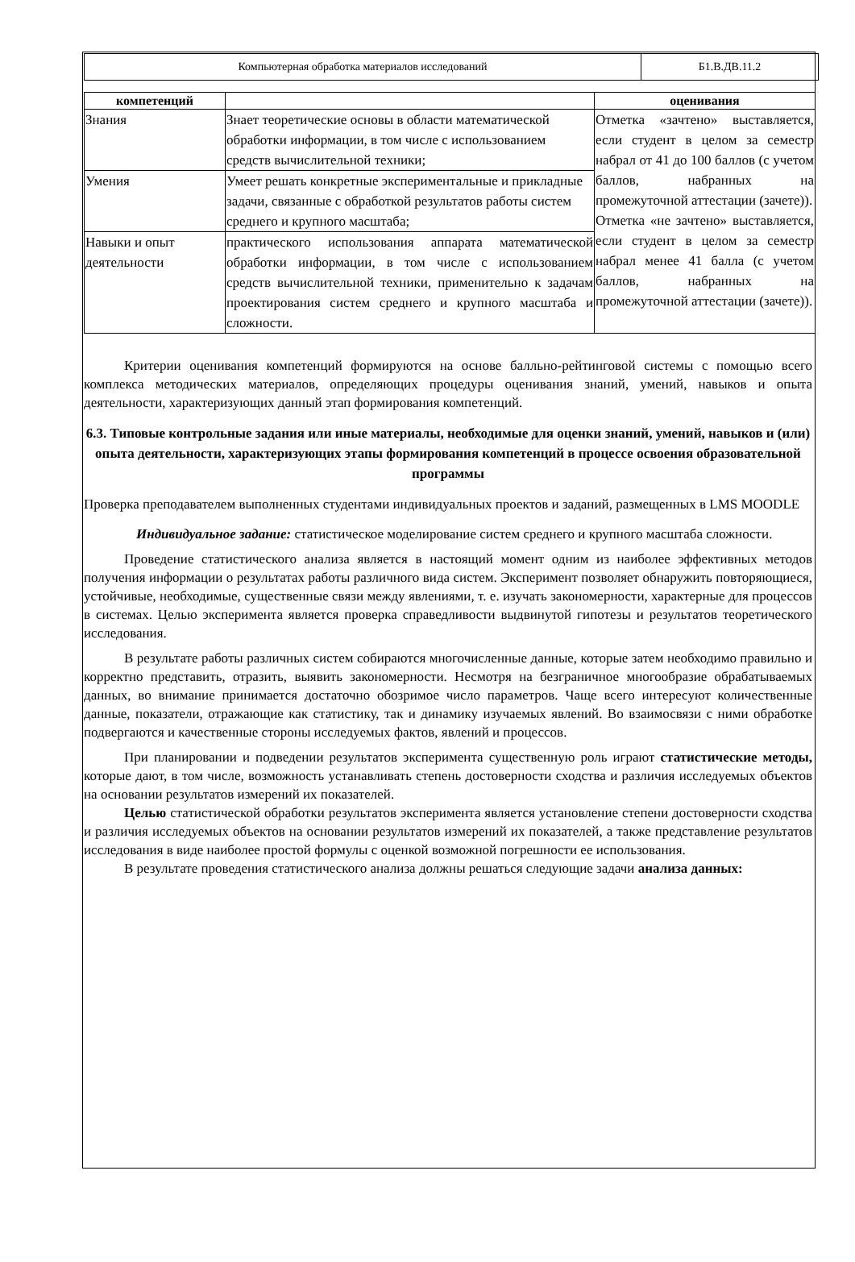| Компьютерная обработка материалов исследований | Б1.В.ДВ.11.2 |
| компетенций | | оценивания |
| --- | --- | --- |
| Знания | Знает теоретические основы в области математической обработки информации, в том числе с использованием средств вычислительной техники; | Отметка «зачтено» выставляется, если студент в целом за семестр набрал от 41 до 100 баллов (с учетом баллов, набранных на промежуточной аттестации (зачете)). Отметка «не зачтено» выставляется, если студент в целом за семестр набрал менее 41 балла (с учетом баллов, набранных на промежуточной аттестации (зачете)). |
| Умения | Умеет решать конкретные экспериментальные и прикладные задачи, связанные с обработкой результатов работы систем среднего и крупного масштаба; | |
| Навыки и опыт деятельности | практического использования аппарата математической обработки информации, в том числе с использованием средств вычислительной техники, применительно к задачам проектирования систем среднего и крупного масштаба и сложности. | |
Критерии оценивания компетенций формируются на основе балльно-рейтинговой системы с помощью всего комплекса методических материалов, определяющих процедуры оценивания знаний, умений, навыков и опыта деятельности, характеризующих данный этап формирования компетенций.
6.3. Типовые контрольные задания или иные материалы, необходимые для оценки знаний, умений, навыков и (или) опыта деятельности, характеризующих этапы формирования компетенций в процессе освоения образовательной программы
Проверка преподавателем выполненных студентами индивидуальных проектов и заданий, размещенных в LMS MOODLE
Индивидуальное задание: статистическое моделирование систем среднего и крупного масштаба сложности.
Проведение статистического анализа является в настоящий момент одним из наиболее эффективных методов получения информации о результатах работы различного вида систем. Эксперимент позволяет обнаружить повторяющиеся, устойчивые, необходимые, существенные связи между явлениями, т. е. изучать закономерности, характерные для процессов в системах. Целью эксперимента является проверка справедливости выдвинутой гипотезы и результатов теоретического исследования.
В результате работы различных систем собираются многочисленные данные, которые затем необходимо правильно и корректно представить, отразить, выявить закономерности. Несмотря на безграничное многообразие обрабатываемых данных, во внимание принимается достаточно обозримое число параметров. Чаще всего интересуют количественные данные, показатели, отражающие как статистику, так и динамику изучаемых явлений. Во взаимосвязи с ними обработке подвергаются и качественные стороны исследуемых фактов, явлений и процессов.
При планировании и подведении результатов эксперимента существенную роль играют статистические методы, которые дают, в том числе, возможность устанавливать степень достоверности сходства и различия исследуемых объектов на основании результатов измерений их показателей.
Целью статистической обработки результатов эксперимента является установление степени достоверности сходства и различия исследуемых объектов на основании результатов измерений их показателей, а также представление результатов исследования в виде наиболее простой формулы с оценкой возможной погрешности ее использования.
В результате проведения статистического анализа должны решаться следующие задачи анализа данных: